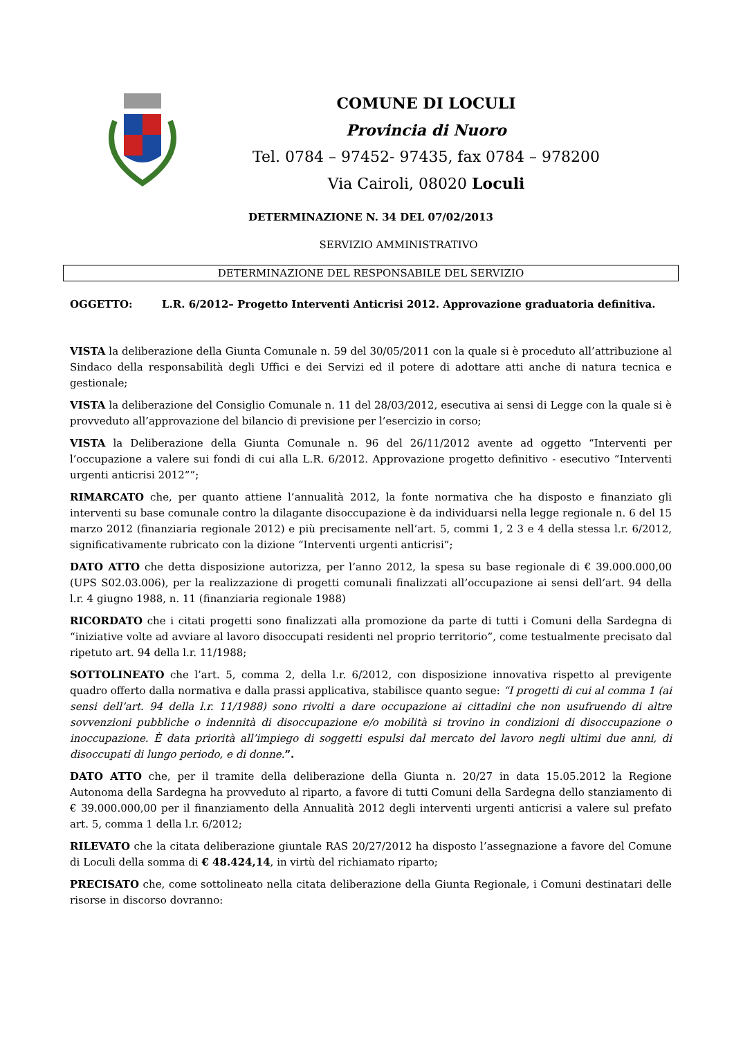COMUNE DI LOCULI
Provincia di Nuoro
Tel. 0784 – 97452- 97435, fax 0784 – 978200
Via Cairoli, 08020 Loculi
DETERMINAZIONE N. 34 DEL 07/02/2013
SERVIZIO AMMINISTRATIVO
DETERMINAZIONE DEL RESPONSABILE DEL SERVIZIO
OGGETTO: L.R. 6/2012– Progetto Interventi Anticrisi 2012. Approvazione graduatoria definitiva.
VISTA la deliberazione della Giunta Comunale n. 59 del 30/05/2011 con la quale si è proceduto all’attribuzione al Sindaco della responsabilità degli Uffici e dei Servizi ed il potere di adottare atti anche di natura tecnica e gestionale;
VISTA la deliberazione del Consiglio Comunale n. 11 del 28/03/2012, esecutiva ai sensi di Legge con la quale si è provveduto all’approvazione del bilancio di previsione per l’esercizio in corso;
VISTA la Deliberazione della Giunta Comunale n. 96 del 26/11/2012 avente ad oggetto “Interventi per l’occupazione a valere sui fondi di cui alla L.R. 6/2012. Approvazione progetto definitivo - esecutivo “Interventi urgenti anticrisi 2012””;
RIMARCATO che, per quanto attiene l’annualità 2012, la fonte normativa che ha disposto e finanziato gli interventi su base comunale contro la dilagante disoccupazione è da individuarsi nella legge regionale n. 6 del 15 marzo 2012 (finanziaria regionale 2012) e più precisamente nell’art. 5, commi 1, 2 3 e 4 della stessa l.r. 6/2012, significativamente rubricato con la dizione “Interventi urgenti anticrisi”;
DATO ATTO che detta disposizione autorizza, per l’anno 2012, la spesa su base regionale di € 39.000.000,00 (UPS S02.03.006), per la realizzazione di progetti comunali finalizzati all’occupazione ai sensi dell’art. 94 della l.r. 4 giugno 1988, n. 11 (finanziaria regionale 1988)
RICORDATO che i citati progetti sono finalizzati alla promozione da parte di tutti i Comuni della Sardegna di “iniziative volte ad avviare al lavoro disoccupati residenti nel proprio territorio”, come testualmente precisato dal ripetuto art. 94 della l.r. 11/1988;
SOTTOLINEATO che l’art. 5, comma 2, della l.r. 6/2012, con disposizione innovativa rispetto al previgente quadro offerto dalla normativa e dalla prassi applicativa, stabilisce quanto segue: “I progetti di cui al comma 1 (ai sensi dell’art. 94 della l.r. 11/1988) sono rivolti a dare occupazione ai cittadini che non usufruendo di altre sovvenzioni pubbliche o indennità di disoccupazione e/o mobilità si trovino in condizioni di disoccupazione o inoccupazione. È data priorità all’impiego di soggetti espulsi dal mercato del lavoro negli ultimi due anni, di disoccupati di lungo periodo, e di donne.”.
DATO ATTO che, per il tramite della deliberazione della Giunta n. 20/27 in data 15.05.2012 la Regione Autonoma della Sardegna ha provveduto al riparto, a favore di tutti Comuni della Sardegna dello stanziamento di € 39.000.000,00 per il finanziamento della Annualità 2012 degli interventi urgenti anticrisi a valere sul prefato art. 5, comma 1 della l.r. 6/2012;
RILEVATO che la citata deliberazione giuntale RAS 20/27/2012 ha disposto l’assegnazione a favore del Comune di Loculi della somma di € 48.424,14, in virtù del richiamato riparto;
PRECISATO che, come sottolineato nella citata deliberazione della Giunta Regionale, i Comuni destinatari delle risorse in discorso dovranno: